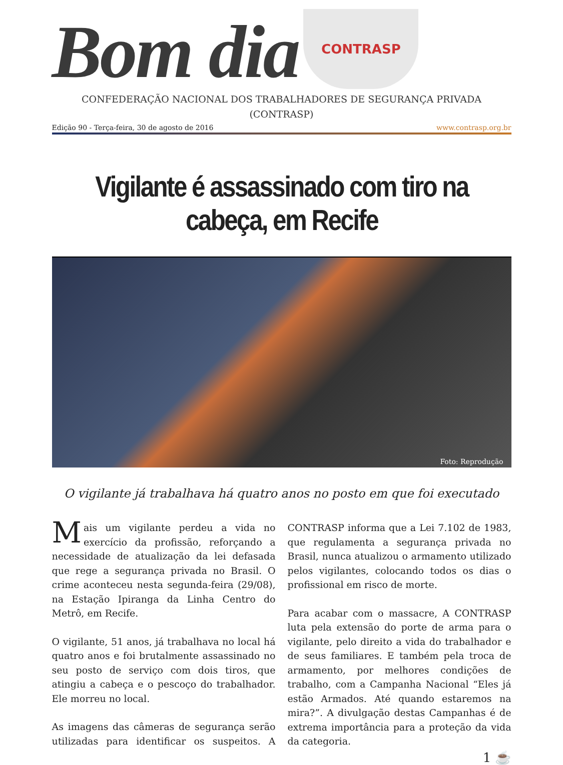Bom dia
CONTRASP
CONFEDERAÇÃO NACIONAL DOS TRABALHADORES DE SEGURANÇA PRIVADA
(CONTRASP)
Edição 90 - Terça-feira, 30 de agosto de 2016 www.contrasp.org.br
Vigilante é assassinado com tiro na cabeça, em Recife
Foto: Reprodução
O vigilante já trabalhava há quatro anos no posto em que foi executado
Mais um vigilante perdeu a vida no exercício da profissão, reforçando a necessidade de atualização da lei defasada que rege a segurança privada no Brasil. O crime aconteceu nesta segunda-feira (29/08), na Estação Ipiranga da Linha Centro do Metrô, em Recife.
O vigilante, 51 anos, já trabalhava no local há quatro anos e foi brutalmente assassinado no seu posto de serviço com dois tiros, que atingiu a cabeça e o pescoço do trabalhador. Ele morreu no local.
As imagens das câmeras de segurança serão utilizadas para identificar os suspeitos. A CONTRASP informa que a Lei 7.102 de 1983, que regulamenta a segurança privada no Brasil, nunca atualizou o armamento utilizado pelos vigilantes, colocando todos os dias o profissional em risco de morte.
Para acabar com o massacre, A CONTRASP luta pela extensão do porte de arma para o vigilante, pelo direito a vida do trabalhador e de seus familiares. E também pela troca de armamento, por melhores condições de trabalho, com a Campanha Nacional “Eles já estão Armados. Até quando estaremos na mira?”. A divulgação destas Campanhas é de extrema importância para a proteção da vida da categoria.
1 ☕